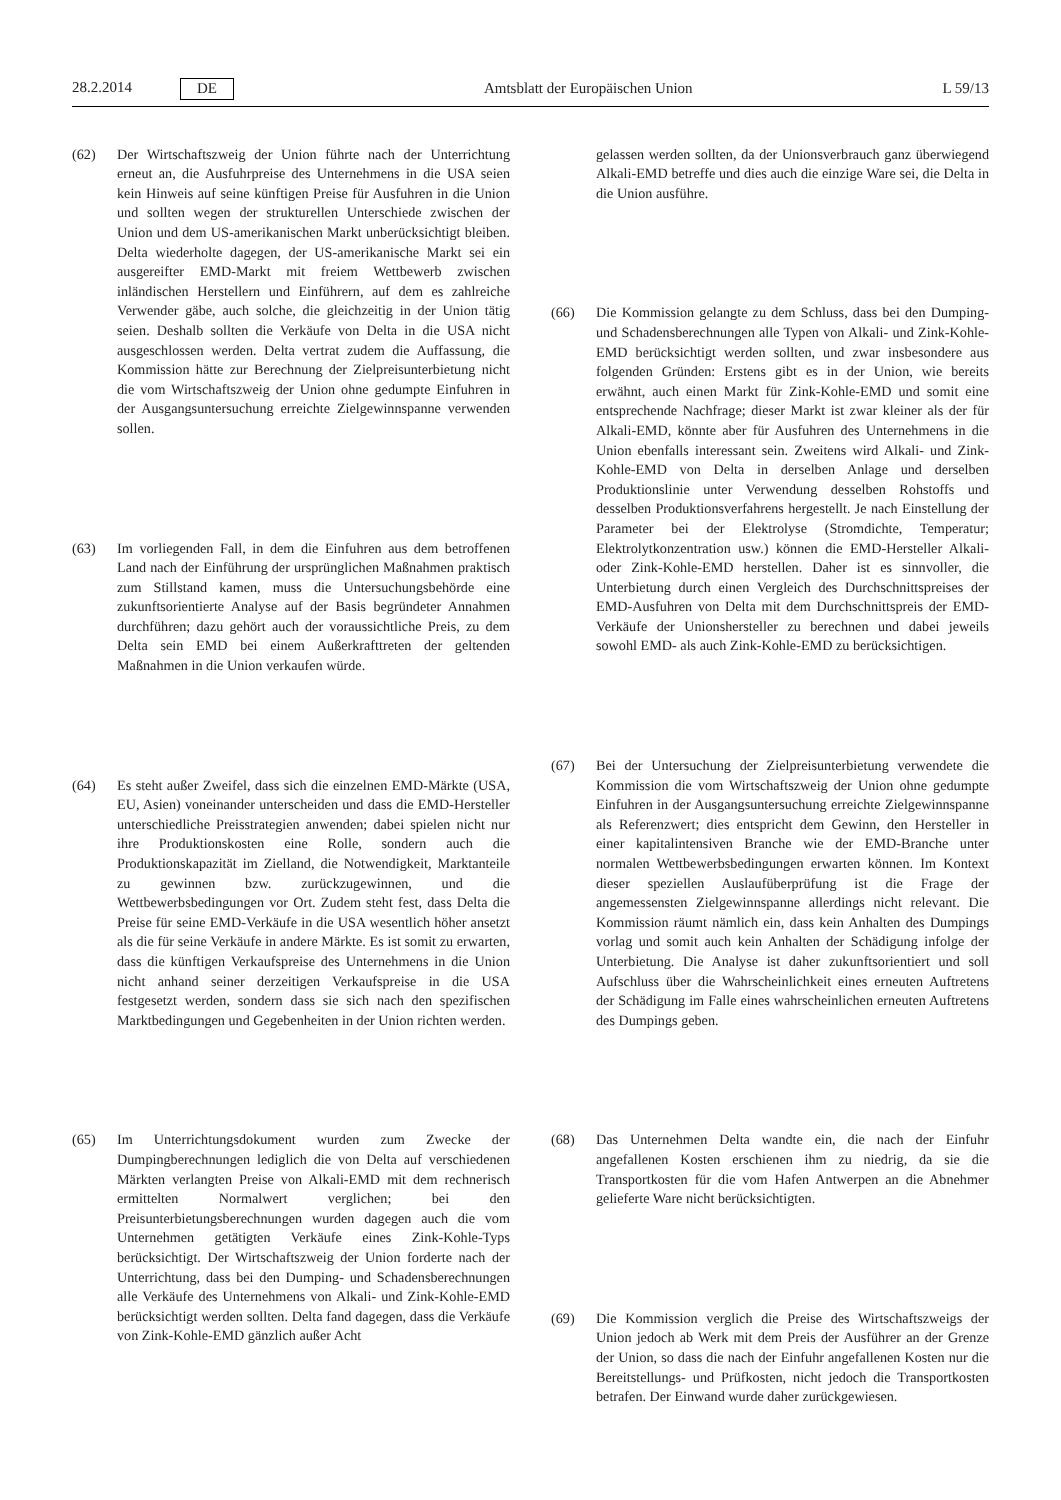28.2.2014 DE
Amtsblatt der Europäischen Union L 59/13
(62) Der Wirtschaftszweig der Union führte nach der Unterrichtung erneut an, die Ausfuhrpreise des Unternehmens in die USA seien kein Hinweis auf seine künftigen Preise für Ausfuhren in die Union und sollten wegen der strukturellen Unterschiede zwischen der Union und dem US-amerikanischen Markt unberücksichtigt bleiben. Delta wiederholte dagegen, der US-amerikanische Markt sei ein ausgereifter EMD-Markt mit freiem Wettbewerb zwischen inländischen Herstellern und Einführern, auf dem es zahlreiche Verwender gäbe, auch solche, die gleichzeitig in der Union tätig seien. Deshalb sollten die Verkäufe von Delta in die USA nicht ausgeschlossen werden. Delta vertrat zudem die Auffassung, die Kommission hätte zur Berechnung der Zielpreisunterbietung nicht die vom Wirtschaftszweig der Union ohne gedumpte Einfuhren in der Ausgangsuntersuchung erreichte Zielgewinnspanne verwenden sollen.
(63) Im vorliegenden Fall, in dem die Einfuhren aus dem betroffenen Land nach der Einführung der ursprünglichen Maßnahmen praktisch zum Stillstand kamen, muss die Untersuchungsbehörde eine zukunftsorientierte Analyse auf der Basis begründeter Annahmen durchführen; dazu gehört auch der voraussichtliche Preis, zu dem Delta sein EMD bei einem Außerkrafttreten der geltenden Maßnahmen in die Union verkaufen würde.
(64) Es steht außer Zweifel, dass sich die einzelnen EMD-Märkte (USA, EU, Asien) voneinander unterscheiden und dass die EMD-Hersteller unterschiedliche Preisstrategien anwenden; dabei spielen nicht nur ihre Produktionskosten eine Rolle, sondern auch die Produktionskapazität im Zielland, die Notwendigkeit, Marktanteile zu gewinnen bzw. zurückzugewinnen, und die Wettbewerbsbedingungen vor Ort. Zudem steht fest, dass Delta die Preise für seine EMD-Verkäufe in die USA wesentlich höher ansetzt als die für seine Verkäufe in andere Märkte. Es ist somit zu erwarten, dass die künftigen Verkaufspreise des Unternehmens in die Union nicht anhand seiner derzeitigen Verkaufspreise in die USA festgesetzt werden, sondern dass sie sich nach den spezifischen Marktbedingungen und Gegebenheiten in der Union richten werden.
(65) Im Unterrichtungsdokument wurden zum Zwecke der Dumpingberechnungen lediglich die von Delta auf verschiedenen Märkten verlangten Preise von Alkali-EMD mit dem rechnerisch ermittelten Normalwert verglichen; bei den Preisunterbietungsberechnungen wurden dagegen auch die vom Unternehmen getätigten Verkäufe eines Zink-Kohle-Typs berücksichtigt. Der Wirtschaftszweig der Union forderte nach der Unterrichtung, dass bei den Dumping- und Schadensberechnungen alle Verkäufe des Unternehmens von Alkali- und Zink-Kohle-EMD berücksichtigt werden sollten. Delta fand dagegen, dass die Verkäufe von Zink-Kohle-EMD gänzlich außer Acht
gelassen werden sollten, da der Unionsverbrauch ganz überwiegend Alkali-EMD betreffe und dies auch die einzige Ware sei, die Delta in die Union ausführe.
(66) Die Kommission gelangte zu dem Schluss, dass bei den Dumping- und Schadensberechnungen alle Typen von Alkali- und Zink-Kohle-EMD berücksichtigt werden sollten, und zwar insbesondere aus folgenden Gründen: Erstens gibt es in der Union, wie bereits erwähnt, auch einen Markt für Zink-Kohle-EMD und somit eine entsprechende Nachfrage; dieser Markt ist zwar kleiner als der für Alkali-EMD, könnte aber für Ausfuhren des Unternehmens in die Union ebenfalls interessant sein. Zweitens wird Alkali- und Zink-Kohle-EMD von Delta in derselben Anlage und derselben Produktionslinie unter Verwendung desselben Rohstoffs und desselben Produktionsverfahrens hergestellt. Je nach Einstellung der Parameter bei der Elektrolyse (Stromdichte, Temperatur; Elektrolytkonzentration usw.) können die EMD-Hersteller Alkali- oder Zink-Kohle-EMD herstellen. Daher ist es sinnvoller, die Unterbietung durch einen Vergleich des Durchschnittspreises der EMD-Ausfuhren von Delta mit dem Durchschnittspreis der EMD-Verkäufe der Unionshersteller zu berechnen und dabei jeweils sowohl EMD- als auch Zink-Kohle-EMD zu berücksichtigen.
(67) Bei der Untersuchung der Zielpreisunterbietung verwendete die Kommission die vom Wirtschaftszweig der Union ohne gedumpte Einfuhren in der Ausgangsuntersuchung erreichte Zielgewinnspanne als Referenzwert; dies entspricht dem Gewinn, den Hersteller in einer kapitalintensiven Branche wie der EMD-Branche unter normalen Wettbewerbsbedingungen erwarten können. Im Kontext dieser speziellen Auslaufüberprüfung ist die Frage der angemessensten Zielgewinnspanne allerdings nicht relevant. Die Kommission räumt nämlich ein, dass kein Anhalten des Dumpings vorlag und somit auch kein Anhalten der Schädigung infolge der Unterbietung. Die Analyse ist daher zukunftsorientiert und soll Aufschluss über die Wahrscheinlichkeit eines erneuten Auftretens der Schädigung im Falle eines wahrscheinlichen erneuten Auftretens des Dumpings geben.
(68) Das Unternehmen Delta wandte ein, die nach der Einfuhr angefallenen Kosten erschienen ihm zu niedrig, da sie die Transportkosten für die vom Hafen Antwerpen an die Abnehmer gelieferte Ware nicht berücksichtigten.
(69) Die Kommission verglich die Preise des Wirtschaftszweigs der Union jedoch ab Werk mit dem Preis der Ausführer an der Grenze der Union, so dass die nach der Einfuhr angefallenen Kosten nur die Bereitstellungs- und Prüfkosten, nicht jedoch die Transportkosten betrafen. Der Einwand wurde daher zurückgewiesen.